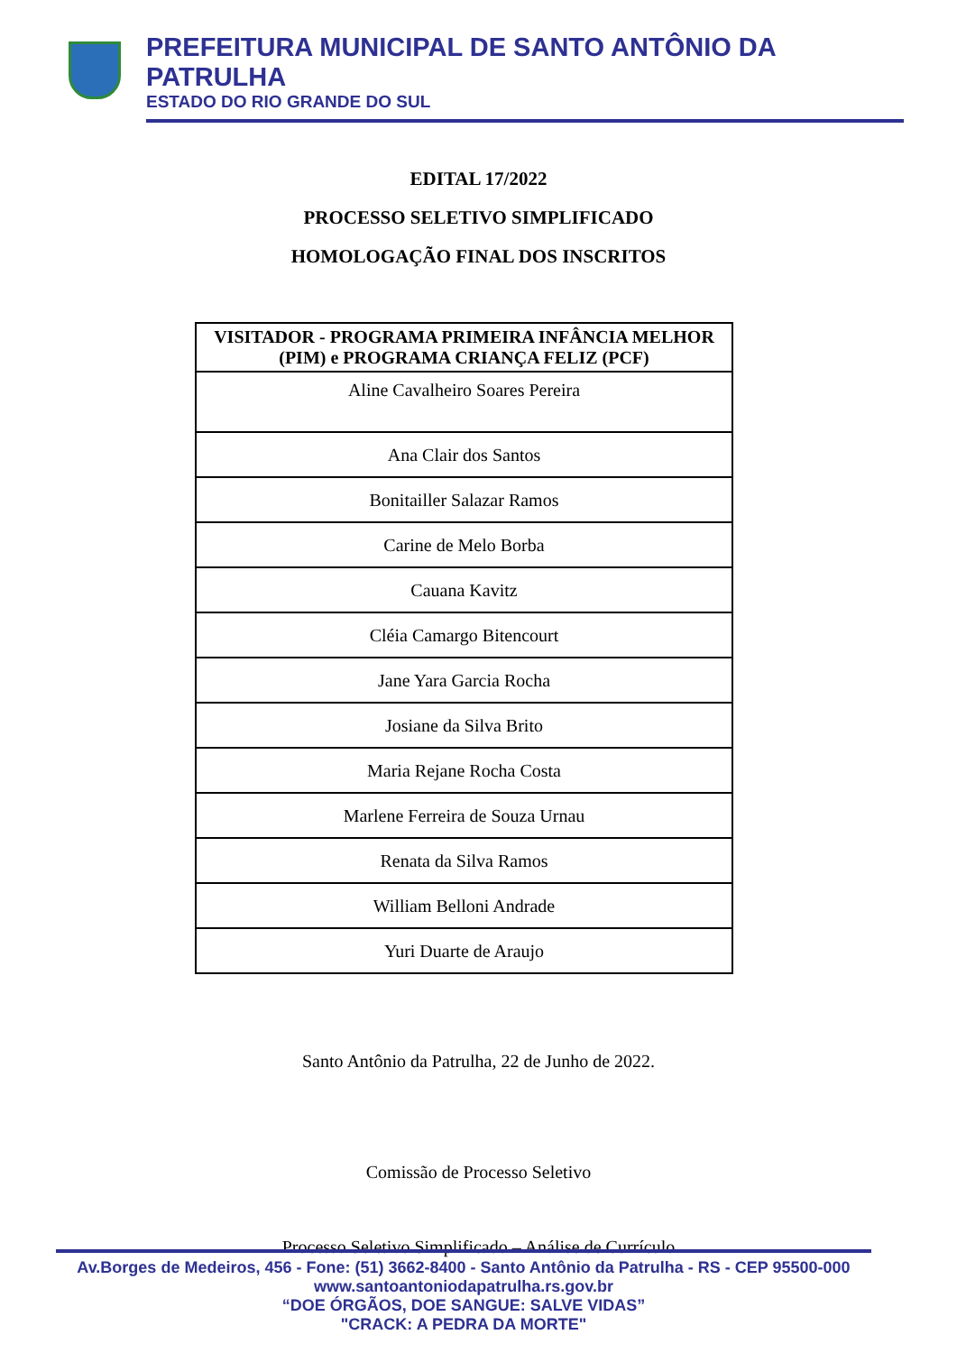PREFEITURA MUNICIPAL DE SANTO ANTÔNIO DA PATRULHA
ESTADO DO RIO GRANDE DO SUL
EDITAL 17/2022
PROCESSO SELETIVO SIMPLIFICADO
HOMOLOGAÇÃO FINAL DOS INSCRITOS
| VISITADOR - PROGRAMA PRIMEIRA INFÂNCIA MELHOR (PIM) e PROGRAMA CRIANÇA FELIZ (PCF) |
| --- |
| Aline Cavalheiro Soares Pereira |
| Ana Clair dos Santos |
| Bonitailler Salazar Ramos |
| Carine de Melo Borba |
| Cauana Kavitz |
| Cléia Camargo Bitencourt |
| Jane Yara Garcia Rocha |
| Josiane da Silva Brito |
| Maria Rejane Rocha Costa |
| Marlene Ferreira de Souza Urnau |
| Renata da Silva Ramos |
| William Belloni Andrade |
| Yuri Duarte de Araujo |
Santo Antônio da Patrulha, 22 de Junho de 2022.
Comissão de Processo Seletivo
Processo Seletivo Simplificado – Análise de Currículo
Av.Borges de Medeiros, 456 - Fone: (51) 3662-8400 - Santo Antônio da Patrulha - RS - CEP 95500-000
www.santoantoniodapatrulha.rs.gov.br
“DOE ÓRGÃOS, DOE SANGUE: SALVE VIDAS”
"CRACK: A PEDRA DA MORTE"